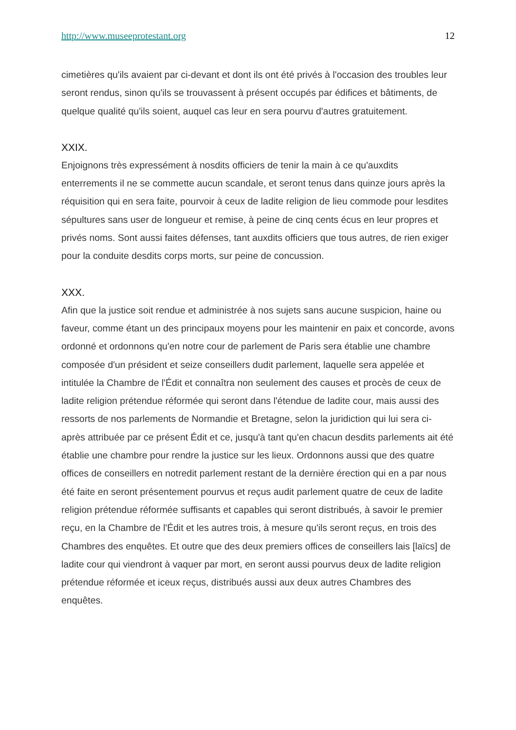http://www.museeprotestant.org 12
cimetières qu'ils avaient par ci-devant et dont ils ont été privés à l'occasion des troubles leur seront rendus, sinon qu'ils se trouvassent à présent occupés par édifices et bâtiments, de quelque qualité qu'ils soient, auquel cas leur en sera pourvu d'autres gratuitement.
XXIX.
Enjoignons très expressément à nosdits officiers de tenir la main à ce qu'auxdits enterrements il ne se commette aucun scandale, et seront tenus dans quinze jours après la réquisition qui en sera faite, pourvoir à ceux de ladite religion de lieu commode pour lesdites sépultures sans user de longueur et remise, à peine de cinq cents écus en leur propres et privés noms. Sont aussi faites défenses, tant auxdits officiers que tous autres, de rien exiger pour la conduite desdits corps morts, sur peine de concussion.
XXX.
Afin que la justice soit rendue et administrée à nos sujets sans aucune suspicion, haine ou faveur, comme étant un des principaux moyens pour les maintenir en paix et concorde, avons ordonné et ordonnons qu'en notre cour de parlement de Paris sera établie une chambre composée d'un président et seize conseillers dudit parlement, laquelle sera appelée et intitulée la Chambre de l'Édit et connaîtra non seulement des causes et procès de ceux de ladite religion prétendue réformée qui seront dans l'étendue de ladite cour, mais aussi des ressorts de nos parlements de Normandie et Bretagne, selon la juridiction qui lui sera ci-après attribuée par ce présent Édit et ce, jusqu'à tant qu'en chacun desdits parlements ait été établie une chambre pour rendre la justice sur les lieux. Ordonnons aussi que des quatre offices de conseillers en notredit parlement restant de la dernière érection qui en a par nous été faite en seront présentement pourvus et reçus audit parlement quatre de ceux de ladite religion prétendue réformée suffisants et capables qui seront distribués, à savoir le premier reçu, en la Chambre de l'Édit et les autres trois, à mesure qu'ils seront reçus, en trois des Chambres des enquêtes. Et outre que des deux premiers offices de conseillers lais [laïcs] de ladite cour qui viendront à vaquer par mort, en seront aussi pourvus deux de ladite religion prétendue réformée et iceux reçus, distribués aussi aux deux autres Chambres des enquêtes.